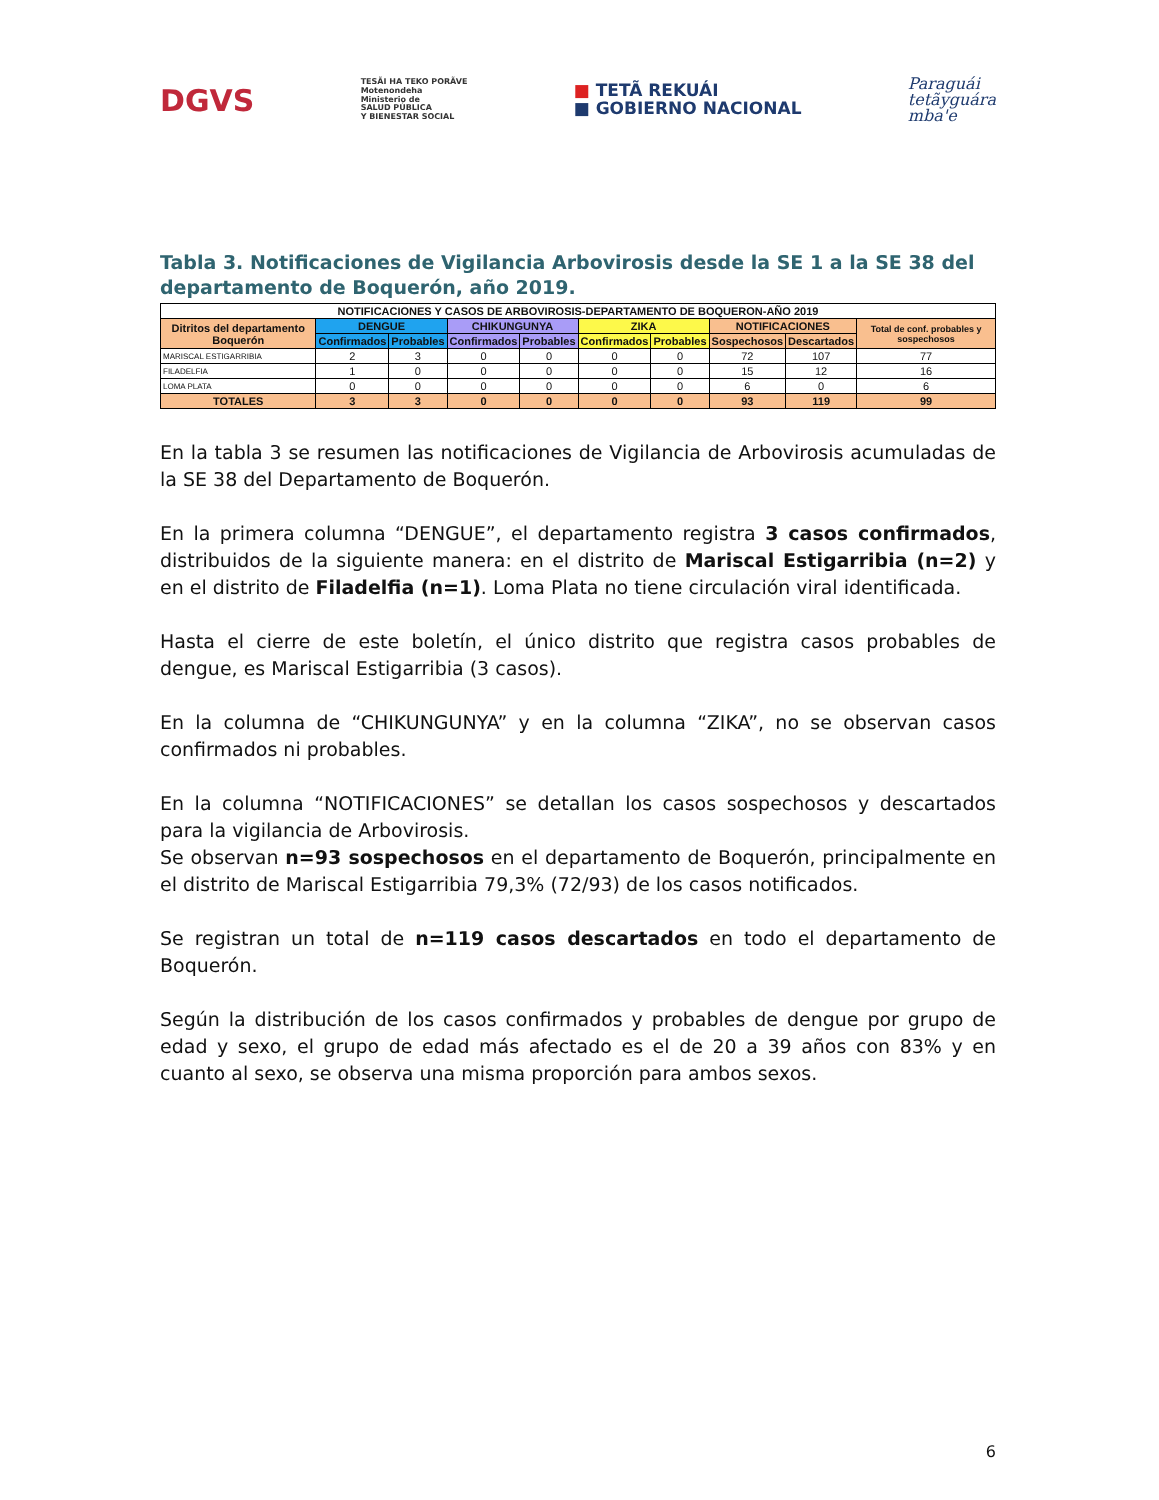DGVS
TESÃI HA TEKO PORÃVE
Motenondeha
Ministerio de
SALUD PÚBLICA
Y BIENESTAR SOCIAL
■ TETÃ REKUÁI
■ GOBIERNO NACIONAL
Paraguái
tetãyguára
mba'e
Tabla 3. Notificaciones de Vigilancia Arbovirosis desde la SE 1 a la SE 38 del departamento de Boquerón, año 2019.
| NOTIFICACIONES Y CASOS DE ARBOVIROSIS-DEPARTAMENTO DE BOQUERON-AÑO 2019 | | | | | | | | | |
| --- | --- | --- | --- | --- | --- | --- | --- | --- | --- |
| Ditritos del departamento Boquerón | DENGUE | | CHIKUNGUNYA | | ZIKA | | NOTIFICACIONES | | Total de conf. probables y sospechosos |
| | Confirmados | Probables | Confirmados | Probables | Confirmados | Probables | Sospechosos | Descartados | |
| MARISCAL ESTIGARRIBIA | 2 | 3 | 0 | 0 | 0 | 0 | 72 | 107 | 77 |
| FILADELFIA | 1 | 0 | 0 | 0 | 0 | 0 | 15 | 12 | 16 |
| LOMA PLATA | 0 | 0 | 0 | 0 | 0 | 0 | 6 | 0 | 6 |
| TOTALES | 3 | 3 | 0 | 0 | 0 | 0 | 93 | 119 | 99 |
En la tabla 3 se resumen las notificaciones de Vigilancia de Arbovirosis acumuladas de la SE 38 del Departamento de Boquerón.
En la primera columna “DENGUE”, el departamento registra 3 casos confirmados, distribuidos de la siguiente manera: en el distrito de Mariscal Estigarribia (n=2) y en el distrito de Filadelfia (n=1). Loma Plata no tiene circulación viral identificada.
Hasta el cierre de este boletín, el único distrito que registra casos probables de dengue, es Mariscal Estigarribia (3 casos).
En la columna de “CHIKUNGUNYA” y en la columna “ZIKA”, no se observan casos confirmados ni probables.
En la columna “NOTIFICACIONES” se detallan los casos sospechosos y descartados para la vigilancia de Arbovirosis.
Se observan n=93 sospechosos en el departamento de Boquerón, principalmente en el distrito de Mariscal Estigarribia 79,3% (72/93) de los casos notificados.
Se registran un total de n=119 casos descartados en todo el departamento de Boquerón.
Según la distribución de los casos confirmados y probables de dengue por grupo de edad y sexo, el grupo de edad más afectado es el de 20 a 39 años con 83% y en cuanto al sexo, se observa una misma proporción para ambos sexos.
6